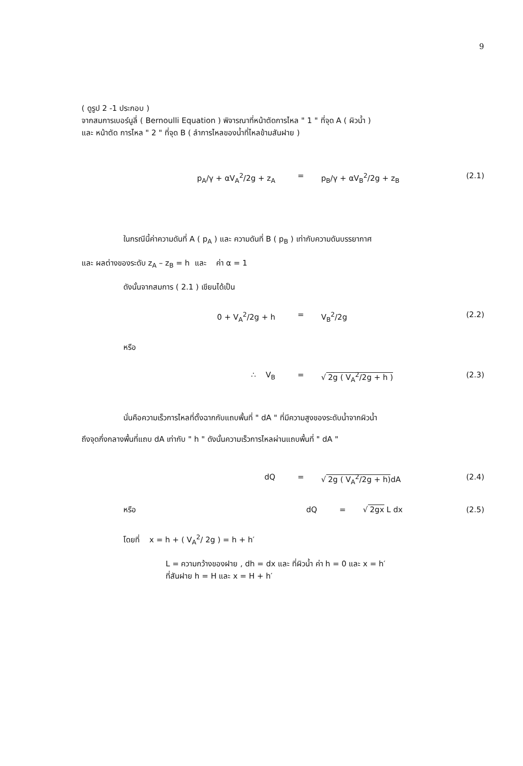9
( ดูรูป 2 -1 ประกอบ )
จากสมการเบอร์นูลี่ ( Bernoulli Equation ) พิจารณาที่หน้าตัดการไหล " 1 " ที่จุด A ( ผิวน้ำ )
และ หน้าตัด การไหล " 2 " ที่จุด B ( ลำการไหลของน้ำที่ไหลข้ามสันฝาย )
p<sub>A</sub>/γ + αV<sub>A</sub><sup>2</sup>/2g + z<sub>A</sub> = p<sub>B</sub>/γ + αV<sub>B</sub><sup>2</sup>/2g + z<sub>B</sub> (2.1)
ในกรณีนี้ค่าความดันที่ A ( p<sub>A</sub> ) และ ความดันที่ B ( p<sub>B</sub> ) เท่ากับความดันบรรยากาศ
และ ผลต่างของระดับ z<sub>A</sub> – z<sub>B</sub> = h และ ค่า α = 1
ดังนั้นจากสมการ ( 2.1 ) เขียนได้เป็น
0 + V<sub>A</sub><sup>2</sup>/2g + h = V<sub>B</sub><sup>2</sup>/2g (2.2)
หรือ
∴ V<sub>B</sub> = √ 2g ( V<sub>A</sub><sup>2</sup>/2g + h ) (2.3)
นั่นคือความเร็วการไหลที่ตั้งฉากกับแถบพื้นที่ " dA " ที่มีความสูงของระดับน้ำจากผิวน้ำ
ถึงจุดกึ่งกลางพื้นที่แถบ dA เท่ากับ " h " ดังนั้นความเร็วการไหลผ่านแถบพื้นที่ " dA "
dQ = √ 2g ( V<sub>A</sub><sup>2</sup>/2g + h) dA (2.4)
หรือ dQ = √ 2gx L dx (2.5)
โดยที่ x = h + ( V<sub>A</sub><sup>2</sup>/ 2g ) = h + h′
L = ความกว้างของฝาย , dh = dx และ ที่ผิวน้ำ ค่า h = 0 และ x = h′
ที่สันฝาย h = H และ x = H + h′